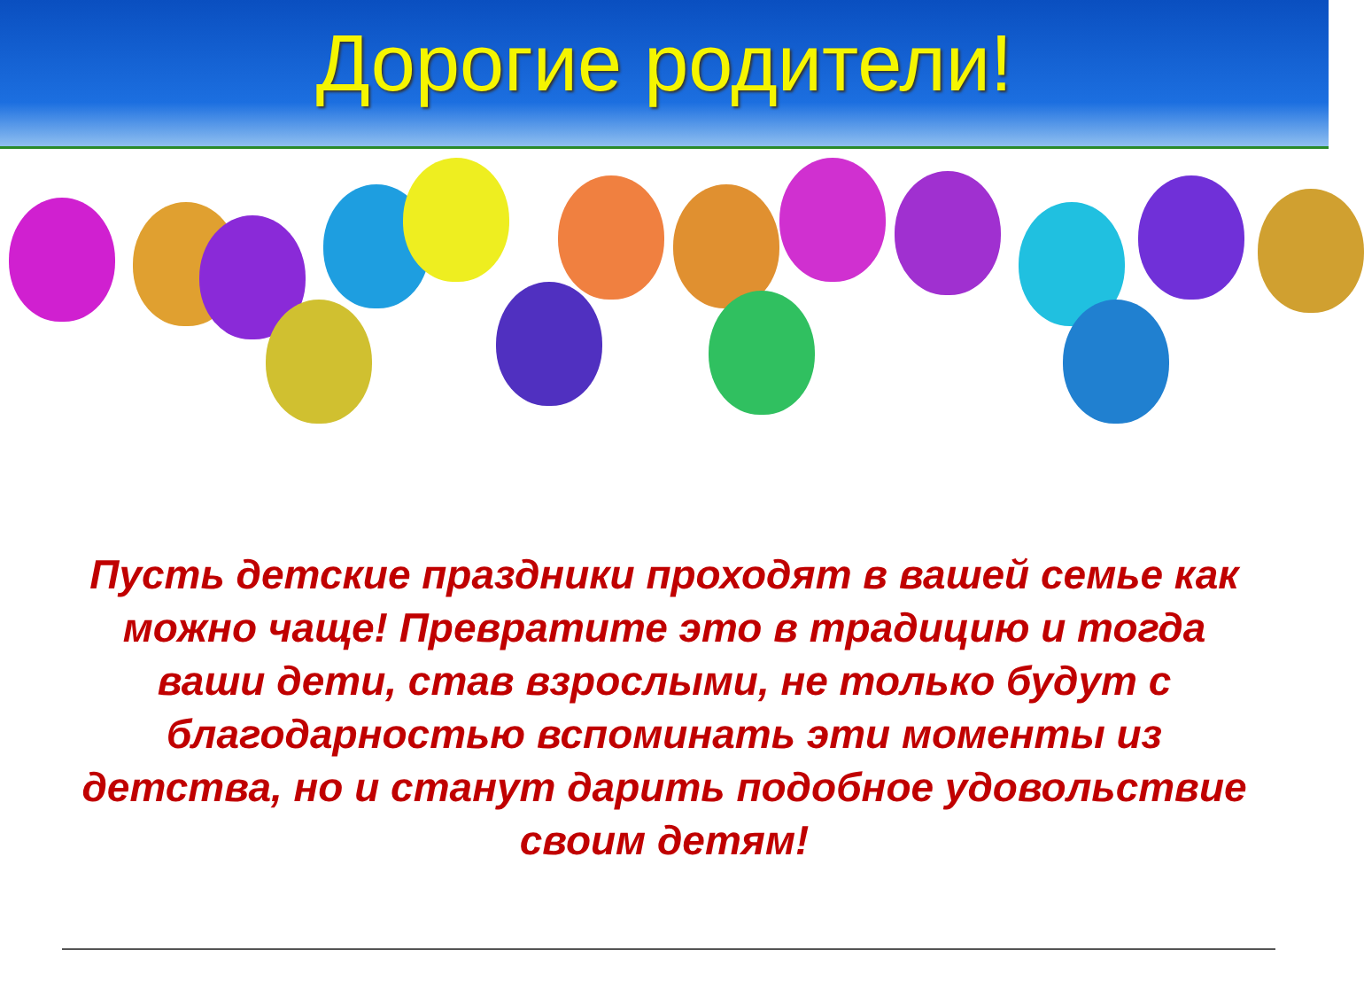Дорогие родители!
Пусть детские праздники проходят в вашей семье как можно чаще! Превратите это в традицию и тогда ваши дети, став взрослыми, не только будут с благодарностью вспоминать эти моменты из детства, но и станут дарить подобное удовольствие своим детям!